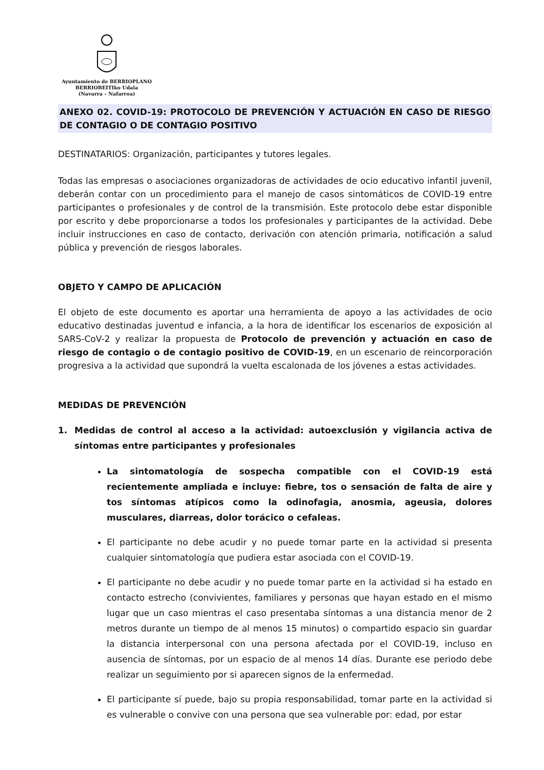Ayuntamiento de BERRIOPLANO
BERRIOBEITIko Udala
(Navarra – Nafarroa)
ANEXO 02. COVID-19: PROTOCOLO DE PREVENCIÓN Y ACTUACIÓN EN CASO DE RIESGO DE CONTAGIO O DE CONTAGIO POSITIVO
DESTINATARIOS: Organización, participantes y tutores legales.
Todas las empresas o asociaciones organizadoras de actividades de ocio educativo infantil juvenil, deberán contar con un procedimiento para el manejo de casos sintomáticos de COVID-19 entre participantes o profesionales y de control de la transmisión. Este protocolo debe estar disponible por escrito y debe proporcionarse a todos los profesionales y participantes de la actividad. Debe incluir instrucciones en caso de contacto, derivación con atención primaria, notificación a salud pública y prevención de riesgos laborales.
OBJETO Y CAMPO DE APLICACIÓN
El objeto de este documento es aportar una herramienta de apoyo a las actividades de ocio educativo destinadas juventud e infancia, a la hora de identificar los escenarios de exposición al SARS-CoV-2 y realizar la propuesta de Protocolo de prevención y actuación en caso de riesgo de contagio o de contagio positivo de COVID-19, en un escenario de reincorporación progresiva a la actividad que supondrá la vuelta escalonada de los jóvenes a estas actividades.
MEDIDAS DE PREVENCIÓN
1. Medidas de control al acceso a la actividad: autoexclusión y vigilancia activa de síntomas entre participantes y profesionales
La sintomatología de sospecha compatible con el COVID-19 está recientemente ampliada e incluye: fiebre, tos o sensación de falta de aire y tos síntomas atípicos como la odinofagia, anosmia, ageusia, dolores musculares, diarreas, dolor torácico o cefaleas.
El participante no debe acudir y no puede tomar parte en la actividad si presenta cualquier sintomatología que pudiera estar asociada con el COVID-19.
El participante no debe acudir y no puede tomar parte en la actividad si ha estado en contacto estrecho (convivientes, familiares y personas que hayan estado en el mismo lugar que un caso mientras el caso presentaba síntomas a una distancia menor de 2 metros durante un tiempo de al menos 15 minutos) o compartido espacio sin guardar la distancia interpersonal con una persona afectada por el COVID-19, incluso en ausencia de síntomas, por un espacio de al menos 14 días. Durante ese periodo debe realizar un seguimiento por si aparecen signos de la enfermedad.
El participante sí puede, bajo su propia responsabilidad, tomar parte en la actividad si es vulnerable o convive con una persona que sea vulnerable por: edad, por estar